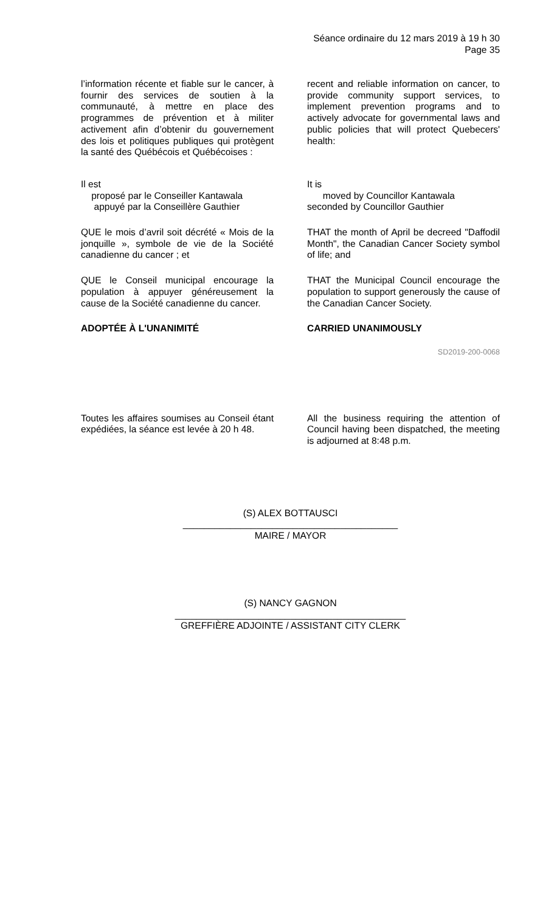Séance ordinaire du 12 mars 2019 à 19 h 30
Page 35
l’information récente et fiable sur le cancer, à fournir des services de soutien à la communauté, à mettre en place des programmes de prévention et à militer activement afin d’obtenir du gouvernement des lois et politiques publiques qui protègent la santé des Québécois et Québécoises :
recent and reliable information on cancer, to provide community support services, to implement prevention programs and to actively advocate for governmental laws and public policies that will protect Quebecers' health:
Il est
proposé par le Conseiller Kantawala
appuyé par la Conseillère Gauthier
It is
moved by Councillor Kantawala
seconded by Councillor Gauthier
QUE le mois d’avril soit décrété « Mois de la jonquille », symbole de vie de la Société canadienne du cancer ; et
THAT the month of April be decreed "Daffodil Month", the Canadian Cancer Society symbol of life; and
QUE le Conseil municipal encourage la population à appuyer généreusement la cause de la Société canadienne du cancer.
THAT the Municipal Council encourage the population to support generously the cause of the Canadian Cancer Society.
ADOPTÉE À L'UNANIMITÉ CARRIED UNANIMOUSLY
SD2019-200-0068
Toutes les affaires soumises au Conseil étant expédiées, la séance est levée à 20 h 48.
All the business requiring the attention of Council having been dispatched, the meeting is adjourned at 8:48 p.m.
(S) ALEX BOTTAUSCI
_________________________________________
MAIRE / MAYOR
(S) NANCY GAGNON
____________________________________________
GREFFIÈRE ADJOINTE / ASSISTANT CITY CLERK